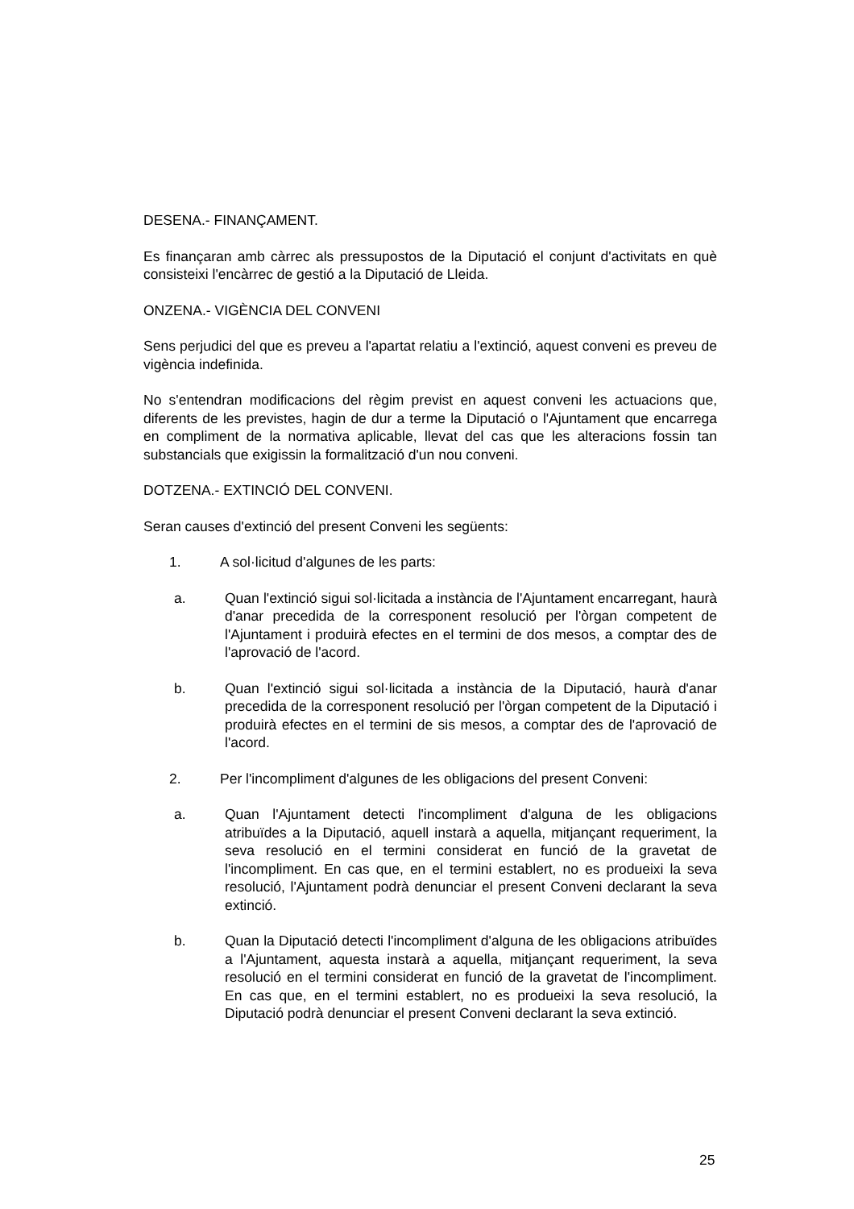DESENA.- FINANÇAMENT.
Es finançaran amb càrrec als pressupostos de la Diputació el conjunt d'activitats en què consisteixi l'encàrrec de gestió a la Diputació de Lleida.
ONZENA.- VIGÈNCIA DEL CONVENI
Sens perjudici del que es preveu a l'apartat relatiu a l'extinció, aquest conveni es preveu de vigència indefinida.
No s'entendran modificacions del règim previst en aquest conveni les actuacions que, diferents de les previstes, hagin de dur a terme la Diputació o l'Ajuntament que encarrega en compliment de la normativa aplicable, llevat del cas que les alteracions fossin tan substancials que exigissin la formalització d'un nou conveni.
DOTZENA.- EXTINCIÓ DEL CONVENI.
Seran causes d'extinció del present Conveni les següents:
1. A sol·licitud d'algunes de les parts:
a. Quan l'extinció sigui sol·licitada a instància de l'Ajuntament encarregant, haurà d'anar precedida de la corresponent resolució per l'òrgan competent de l'Ajuntament i produirà efectes en el termini de dos mesos, a comptar des de l'aprovació de l'acord.
b. Quan l'extinció sigui sol·licitada a instància de la Diputació, haurà d'anar precedida de la corresponent resolució per l'òrgan competent de la Diputació i produirà efectes en el termini de sis mesos, a comptar des de l'aprovació de l'acord.
2. Per l'incompliment d'algunes de les obligacions del present Conveni:
a. Quan l'Ajuntament detecti l'incompliment d'alguna de les obligacions atribuïdes a la Diputació, aquell instarà a aquella, mitjançant requeriment, la seva resolució en el termini considerat en funció de la gravetat de l'incompliment. En cas que, en el termini establert, no es produeixi la seva resolució, l'Ajuntament podrà denunciar el present Conveni declarant la seva extinció.
b. Quan la Diputació detecti l'incompliment d'alguna de les obligacions atribuïdes a l'Ajuntament, aquesta instarà a aquella, mitjançant requeriment, la seva resolució en el termini considerat en funció de la gravetat de l'incompliment. En cas que, en el termini establert, no es produeixi la seva resolució, la Diputació podrà denunciar el present Conveni declarant la seva extinció.
25